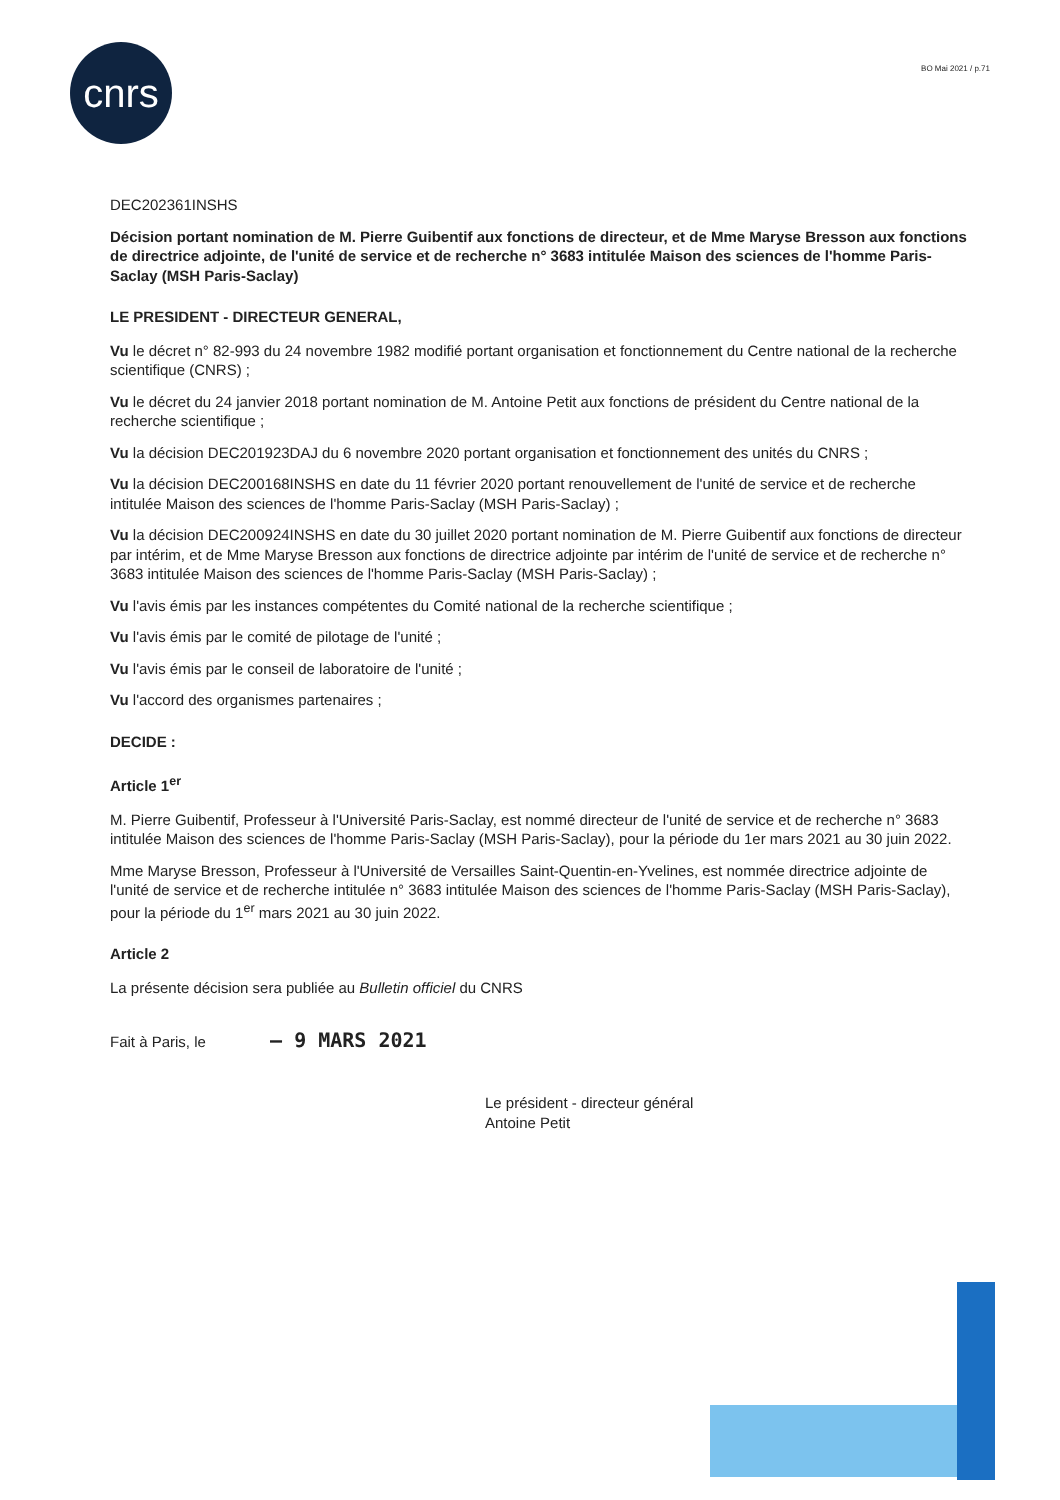cnrs BO Mai 2021 / p.71
DEC202361INSHS
Décision portant nomination de M. Pierre Guibentif aux fonctions de directeur, et de Mme Maryse Bresson aux fonctions de directrice adjointe, de l'unité de service et de recherche n° 3683 intitulée Maison des sciences de l'homme Paris-Saclay (MSH Paris-Saclay)
LE PRESIDENT - DIRECTEUR GENERAL,
Vu le décret n° 82-993 du 24 novembre 1982 modifié portant organisation et fonctionnement du Centre national de la recherche scientifique (CNRS) ;
Vu le décret du 24 janvier 2018 portant nomination de M. Antoine Petit aux fonctions de président du Centre national de la recherche scientifique ;
Vu la décision DEC201923DAJ du 6 novembre 2020 portant organisation et fonctionnement des unités du CNRS ;
Vu la décision DEC200168INSHS en date du 11 février 2020 portant renouvellement de l'unité de service et de recherche intitulée Maison des sciences de l'homme Paris-Saclay (MSH Paris-Saclay) ;
Vu la décision DEC200924INSHS en date du 30 juillet 2020 portant nomination de M. Pierre Guibentif aux fonctions de directeur par intérim, et de Mme Maryse Bresson aux fonctions de directrice adjointe par intérim de l'unité de service et de recherche n° 3683 intitulée Maison des sciences de l'homme Paris-Saclay (MSH Paris-Saclay) ;
Vu l'avis émis par les instances compétentes du Comité national de la recherche scientifique ;
Vu l'avis émis par le comité de pilotage de l'unité ;
Vu l'avis émis par le conseil de laboratoire de l'unité ;
Vu l'accord des organismes partenaires ;
DECIDE :
Article 1<sup>er</sup>
M. Pierre Guibentif, Professeur à l'Université Paris-Saclay, est nommé directeur de l'unité de service et de recherche n° 3683 intitulée Maison des sciences de l'homme Paris-Saclay (MSH Paris-Saclay), pour la période du 1er mars 2021 au 30 juin 2022.
Mme Maryse Bresson, Professeur à l'Université de Versailles Saint-Quentin-en-Yvelines, est nommée directrice adjointe de l'unité de service et de recherche intitulée n° 3683 intitulée Maison des sciences de l'homme Paris-Saclay (MSH Paris-Saclay), pour la période du 1<sup>er</sup> mars 2021 au 30 juin 2022.
Article 2
La présente décision sera publiée au Bulletin officiel du CNRS
Fait à Paris, le – 9 MARS 2021
Le président - directeur général
Antoine Petit